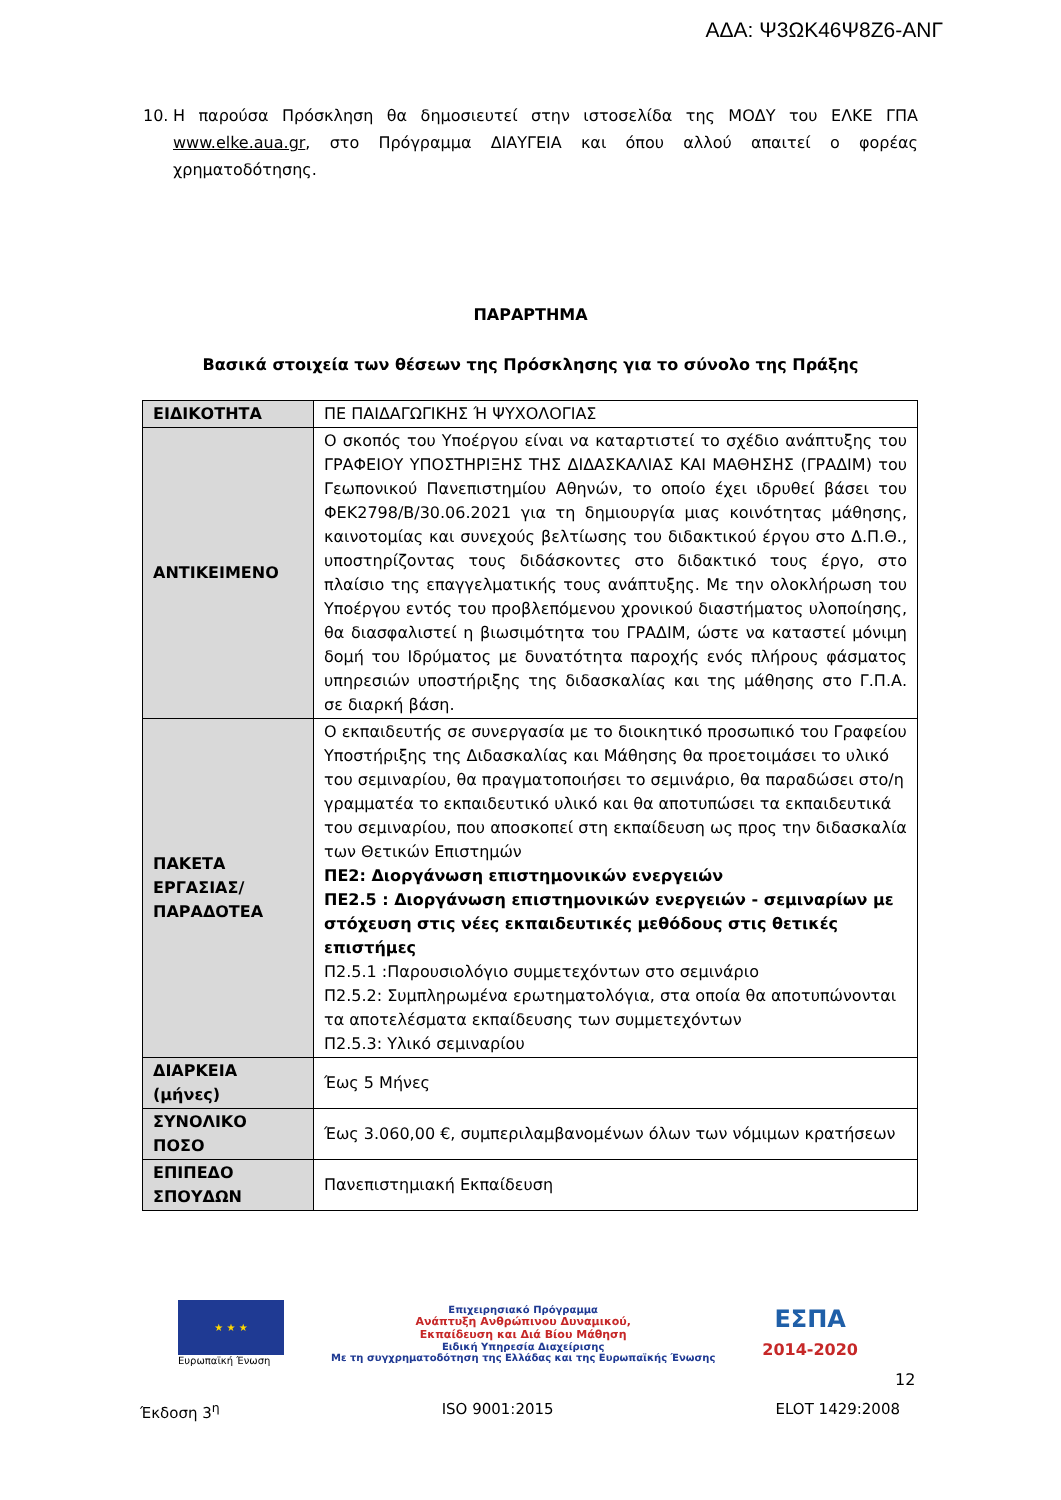ΑΔΑ: Ψ3ΩΚ46Ψ8Ζ6-ΑΝΓ
10. Η παρούσα Πρόσκληση θα δημοσιευτεί στην ιστοσελίδα της ΜΟΔΥ του ΕΛΚΕ ΓΠΑ www.elke.aua.gr, στο Πρόγραμμα ΔΙΑΥΓΕΙΑ και όπου αλλού απαιτεί ο φορέας χρηματοδότησης.
ΠΑΡΑΡΤΗΜΑ
Βασικά στοιχεία των θέσεων της Πρόσκλησης για το σύνολο της Πράξης
| ΕΙΔΙΚΟΤΗΤΑ | ΠΕ ΠΑΙΔΑΓΩΓΙΚΗΣ Ή ΨΥΧΟΛΟΓΙΑΣ |
| ΑΝΤΙΚΕΙΜΕΝΟ | Ο σκοπός του Υποέργου είναι να καταρτιστεί το σχέδιο ανάπτυξης του ΓΡΑΦΕΙΟΥ ΥΠΟΣΤΗΡΙΞΗΣ ΤΗΣ ΔΙΔΑΣΚΑΛΙΑΣ ΚΑΙ ΜΑΘΗΣΗΣ (ΓΡΑΔΙΜ) του Γεωπονικού Πανεπιστημίου Αθηνών, το οποίο έχει ιδρυθεί βάσει του ΦΕΚ2798/Β/30.06.2021 για τη δημιουργία μιας κοινότητας μάθησης, καινοτομίας και συνεχούς βελτίωσης του διδακτικού έργου στο Δ.Π.Θ., υποστηρίζοντας τους διδάσκοντες στο διδακτικό τους έργο, στο πλαίσιο της επαγγελματικής τους ανάπτυξης. Με την ολοκλήρωση του Υποέργου εντός του προβλεπόμενου χρονικού διαστήματος υλοποίησης, θα διασφαλιστεί η βιωσιμότητα του ΓΡΑΔΙΜ, ώστε να καταστεί μόνιμη δομή του Ιδρύματος με δυνατότητα παροχής ενός πλήρους φάσματος υπηρεσιών υποστήριξης της διδασκαλίας και της μάθησης στο Γ.Π.Α. σε διαρκή βάση. |
| ΠΑΚΕΤΑ ΕΡΓΑΣΙΑΣ/ ΠΑΡΑΔΟΤΕΑ | Ο εκπαιδευτής σε συνεργασία με το διοικητικό προσωπικό του Γραφείου Υποστήριξης της Διδασκαλίας και Μάθησης θα προετοιμάσει το υλικό του σεμιναρίου, θα πραγματοποιήσει το σεμινάριο, θα παραδώσει στο/η γραμματέα το εκπαιδευτικό υλικό και θα αποτυπώσει τα εκπαιδευτικά του σεμιναρίου, που αποσκοπεί στη εκπαίδευση ως προς την διδασκαλία των Θετικών Επιστημών ΠΕ2: Διοργάνωση επιστημονικών ενεργειών ΠΕ2.5 : Διοργάνωση επιστημονικών ενεργειών - σεμιναρίων με στόχευση στις νέες εκπαιδευτικές μεθόδους στις θετικές επιστήμες Π2.5.1 :Παρουσιολόγιο συμμετεχόντων στο σεμινάριο Π2.5.2: Συμπληρωμένα ερωτηματολόγια, στα οποία θα αποτυπώνονται τα αποτελέσματα εκπαίδευσης των συμμετεχόντων Π2.5.3: Υλικό σεμιναρίου |
| ΔΙΑΡΚΕΙΑ (μήνες) | Έως 5 Μήνες |
| ΣΥΝΟΛΙΚΟ ΠΟΣΟ | Έως 3.060,00 €, συμπεριλαμβανομένων όλων των νόμιμων κρατήσεων |
| ΕΠΙΠΕΔΟ ΣΠΟΥΔΩΝ | Πανεπιστημιακή Εκπαίδευση |
★ ★ ★
Ευρωπαϊκή Ένωση
Επιχειρησιακό Πρόγραμμα
Ανάπτυξη Ανθρώπινου Δυναμικού,
Εκπαίδευση και Διά Βίου Μάθηση
Ειδική Υπηρεσία Διαχείρισης
Με τη συγχρηματοδότηση της Ελλάδας και της Ευρωπαϊκής Ένωσης
ΕΣΠΑ
2014-2020
12
Έκδοση 3<sup>η</sup> ISO 9001:2015 ELOT 1429:2008